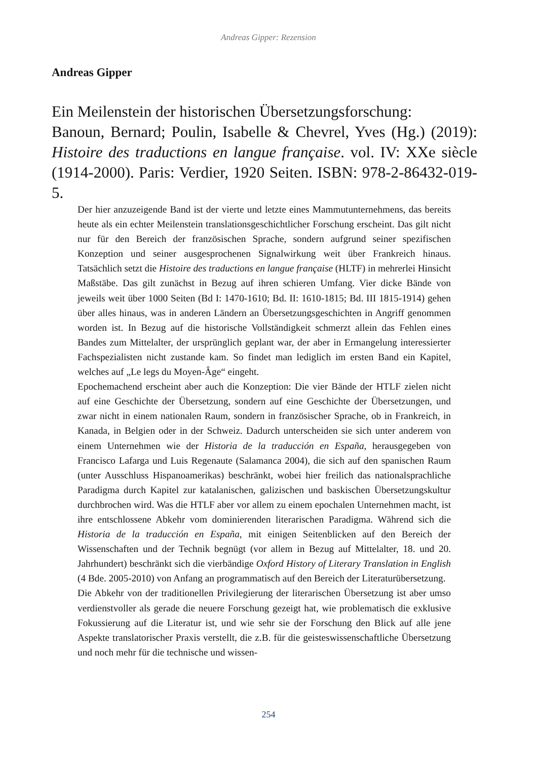Andreas Gipper: Rezension
Andreas Gipper
Ein Meilenstein der historischen Übersetzungsforschung:
Banoun, Bernard; Poulin, Isabelle & Chevrel, Yves (Hg.) (2019): Histoire des traductions en langue française. vol. IV: XXe siècle (1914-2000). Paris: Verdier, 1920 Seiten. ISBN: 978-2-86432-019-5.
Der hier anzuzeigende Band ist der vierte und letzte eines Mammutunternehmens, das bereits heute als ein echter Meilenstein translationsgeschichtlicher Forschung erscheint. Das gilt nicht nur für den Bereich der französischen Sprache, sondern aufgrund seiner spezifischen Konzeption und seiner ausgesprochenen Signalwirkung weit über Frankreich hinaus. Tatsächlich setzt die Histoire des traductions en langue française (HLTF) in mehrerlei Hinsicht Maßstäbe. Das gilt zunächst in Bezug auf ihren schieren Umfang. Vier dicke Bände von jeweils weit über 1000 Seiten (Bd I: 1470-1610; Bd. II: 1610-1815; Bd. III 1815-1914) gehen über alles hinaus, was in anderen Ländern an Übersetzungsgeschichten in Angriff genommen worden ist. In Bezug auf die historische Vollständigkeit schmerzt allein das Fehlen eines Bandes zum Mittelalter, der ursprünglich geplant war, der aber in Ermangelung interessierter Fachspezialisten nicht zustande kam. So findet man lediglich im ersten Band ein Kapitel, welches auf „Le legs du Moyen-Âge“ eingeht.
Epochemachend erscheint aber auch die Konzeption: Die vier Bände der HTLF zielen nicht auf eine Geschichte der Übersetzung, sondern auf eine Geschichte der Übersetzungen, und zwar nicht in einem nationalen Raum, sondern in französischer Sprache, ob in Frankreich, in Kanada, in Belgien oder in der Schweiz. Dadurch unterscheiden sie sich unter anderem von einem Unternehmen wie der Historia de la traducción en España, herausgegeben von Francisco Lafarga und Luis Regenaute (Salamanca 2004), die sich auf den spanischen Raum (unter Ausschluss Hispanoamerikas) beschränkt, wobei hier freilich das nationalsprachliche Paradigma durch Kapitel zur katalanischen, galizischen und baskischen Übersetzungskultur durchbrochen wird. Was die HTLF aber vor allem zu einem epochalen Unternehmen macht, ist ihre entschlossene Abkehr vom dominierenden literarischen Paradigma. Während sich die Historia de la traducción en España, mit einigen Seitenblicken auf den Bereich der Wissenschaften und der Technik begnügt (vor allem in Bezug auf Mittelalter, 18. und 20. Jahrhundert) beschränkt sich die vierbändige Oxford History of Literary Translation in English (4 Bde. 2005-2010) von Anfang an programmatisch auf den Bereich der Literaturübersetzung.
Die Abkehr von der traditionellen Privilegierung der literarischen Übersetzung ist aber umso verdienstvoller als gerade die neuere Forschung gezeigt hat, wie problematisch die exklusive Fokussierung auf die Literatur ist, und wie sehr sie der Forschung den Blick auf alle jene Aspekte translatorischer Praxis verstellt, die z.B. für die geisteswissenschaftliche Übersetzung und noch mehr für die technische und wissen-
254